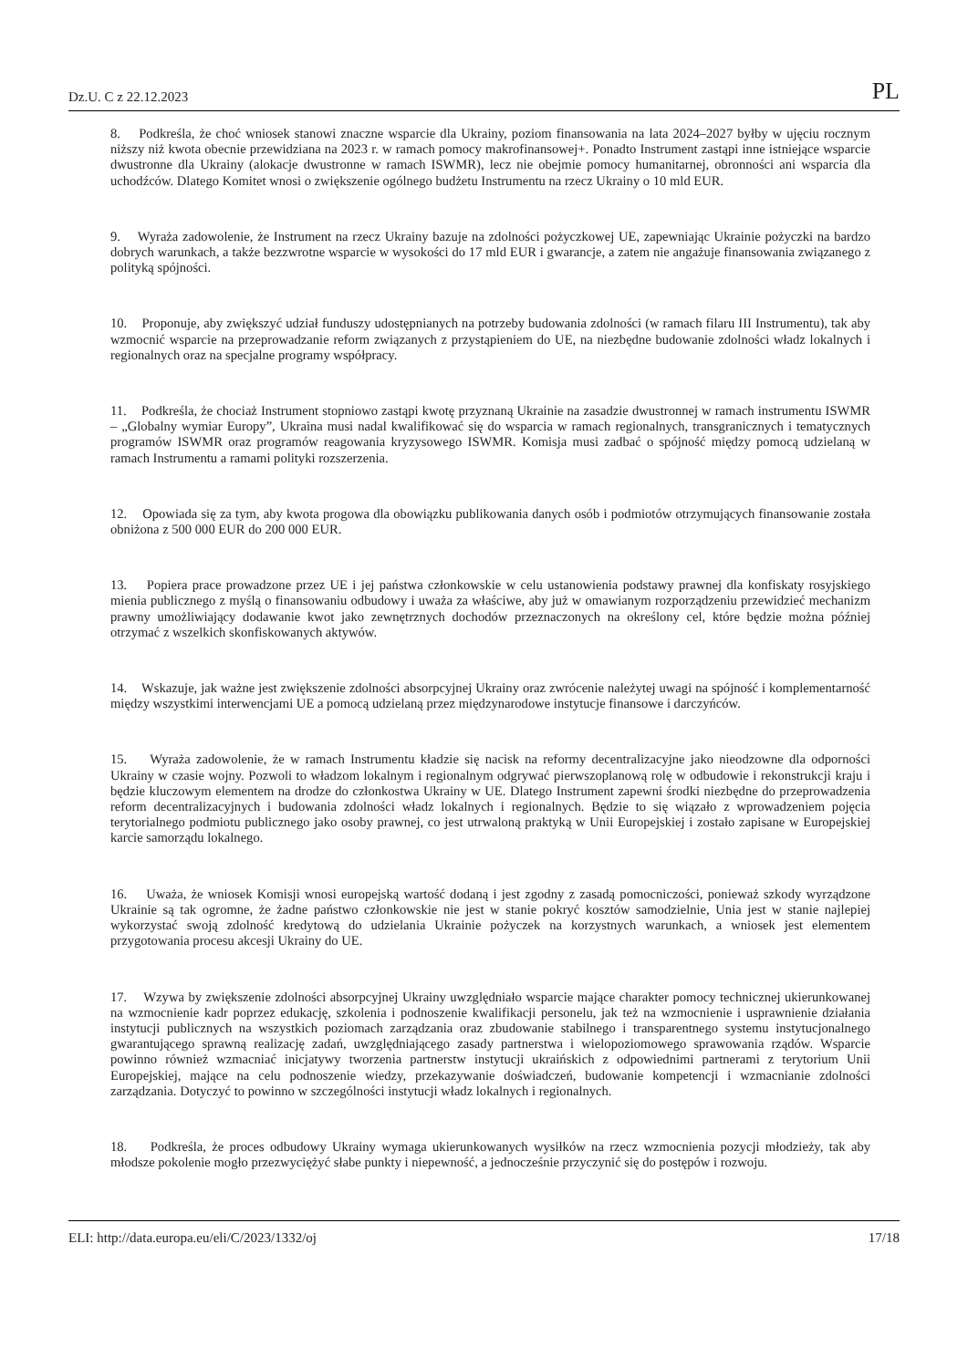Dz.U. C z 22.12.2023 PL
8. Podkreśla, że choć wniosek stanowi znaczne wsparcie dla Ukrainy, poziom finansowania na lata 2024–2027 byłby w ujęciu rocznym niższy niż kwota obecnie przewidziana na 2023 r. w ramach pomocy makrofinansowej+. Ponadto Instrument zastąpi inne istniejące wsparcie dwustronne dla Ukrainy (alokacje dwustronne w ramach ISWMR), lecz nie obejmie pomocy humanitarnej, obronności ani wsparcia dla uchodźców. Dlatego Komitet wnosi o zwiększenie ogólnego budżetu Instrumentu na rzecz Ukrainy o 10 mld EUR.
9. Wyraża zadowolenie, że Instrument na rzecz Ukrainy bazuje na zdolności pożyczkowej UE, zapewniając Ukrainie pożyczki na bardzo dobrych warunkach, a także bezzwrotne wsparcie w wysokości do 17 mld EUR i gwarancje, a zatem nie angażuje finansowania związanego z polityką spójności.
10. Proponuje, aby zwiększyć udział funduszy udostępnianych na potrzeby budowania zdolności (w ramach filaru III Instrumentu), tak aby wzmocnić wsparcie na przeprowadzanie reform związanych z przystąpieniem do UE, na niezbędne budowanie zdolności władz lokalnych i regionalnych oraz na specjalne programy współpracy.
11. Podkreśla, że chociaż Instrument stopniowo zastąpi kwotę przyznaną Ukrainie na zasadzie dwustronnej w ramach instrumentu ISWMR – „Globalny wymiar Europy”, Ukraina musi nadal kwalifikować się do wsparcia w ramach regionalnych, transgranicznych i tematycznych programów ISWMR oraz programów reagowania kryzysowego ISWMR. Komisja musi zadbać o spójność między pomocą udzielaną w ramach Instrumentu a ramami polityki rozszerzenia.
12. Opowiada się za tym, aby kwota progowa dla obowiązku publikowania danych osób i podmiotów otrzymujących finansowanie została obniżona z 500 000 EUR do 200 000 EUR.
13. Popiera prace prowadzone przez UE i jej państwa członkowskie w celu ustanowienia podstawy prawnej dla konfiskaty rosyjskiego mienia publicznego z myślą o finansowaniu odbudowy i uważa za właściwe, aby już w omawianym rozporządzeniu przewidzieć mechanizm prawny umożliwiający dodawanie kwot jako zewnętrznych dochodów przeznaczonych na określony cel, które będzie można później otrzymać z wszelkich skonfiskowanych aktywów.
14. Wskazuje, jak ważne jest zwiększenie zdolności absorpcyjnej Ukrainy oraz zwrócenie należytej uwagi na spójność i komplementarność między wszystkimi interwencjami UE a pomocą udzielaną przez międzynarodowe instytucje finansowe i darczyńców.
15. Wyraża zadowolenie, że w ramach Instrumentu kładzie się nacisk na reformy decentralizacyjne jako nieodzowne dla odporności Ukrainy w czasie wojny. Pozwoli to władzom lokalnym i regionalnym odgrywać pierwszoplanową rolę w odbudowie i rekonstrukcji kraju i będzie kluczowym elementem na drodze do członkostwa Ukrainy w UE. Dlatego Instrument zapewni środki niezbędne do przeprowadzenia reform decentralizacyjnych i budowania zdolności władz lokalnych i regionalnych. Będzie to się wiązało z wprowadzeniem pojęcia terytorialnego podmiotu publicznego jako osoby prawnej, co jest utrwaloną praktyką w Unii Europejskiej i zostało zapisane w Europejskiej karcie samorządu lokalnego.
16. Uważa, że wniosek Komisji wnosi europejską wartość dodaną i jest zgodny z zasadą pomocniczości, ponieważ szkody wyrządzone Ukrainie są tak ogromne, że żadne państwo członkowskie nie jest w stanie pokryć kosztów samodzielnie, Unia jest w stanie najlepiej wykorzystać swoją zdolność kredytową do udzielania Ukrainie pożyczek na korzystnych warunkach, a wniosek jest elementem przygotowania procesu akcesji Ukrainy do UE.
17. Wzywa by zwiększenie zdolności absorpcyjnej Ukrainy uwzględniało wsparcie mające charakter pomocy technicznej ukierunkowanej na wzmocnienie kadr poprzez edukację, szkolenia i podnoszenie kwalifikacji personelu, jak też na wzmocnienie i usprawnienie działania instytucji publicznych na wszystkich poziomach zarządzania oraz zbudowanie stabilnego i transparentnego systemu instytucjonalnego gwarantującego sprawną realizację zadań, uwzględniającego zasady partnerstwa i wielopoziomowego sprawowania rządów. Wsparcie powinno również wzmacniać inicjatywy tworzenia partnerstw instytucji ukraińskich z odpowiednimi partnerami z terytorium Unii Europejskiej, mające na celu podnoszenie wiedzy, przekazywanie doświadczeń, budowanie kompetencji i wzmacnianie zdolności zarządzania. Dotyczyć to powinno w szczególności instytucji władz lokalnych i regionalnych.
18. Podkreśla, że proces odbudowy Ukrainy wymaga ukierunkowanych wysiłków na rzecz wzmocnienia pozycji młodzieży, tak aby młodsze pokolenie mogło przezwyciężyć słabe punkty i niepewność, a jednocześnie przyczynić się do postępów i rozwoju.
ELI: http://data.europa.eu/eli/C/2023/1332/oj 17/18